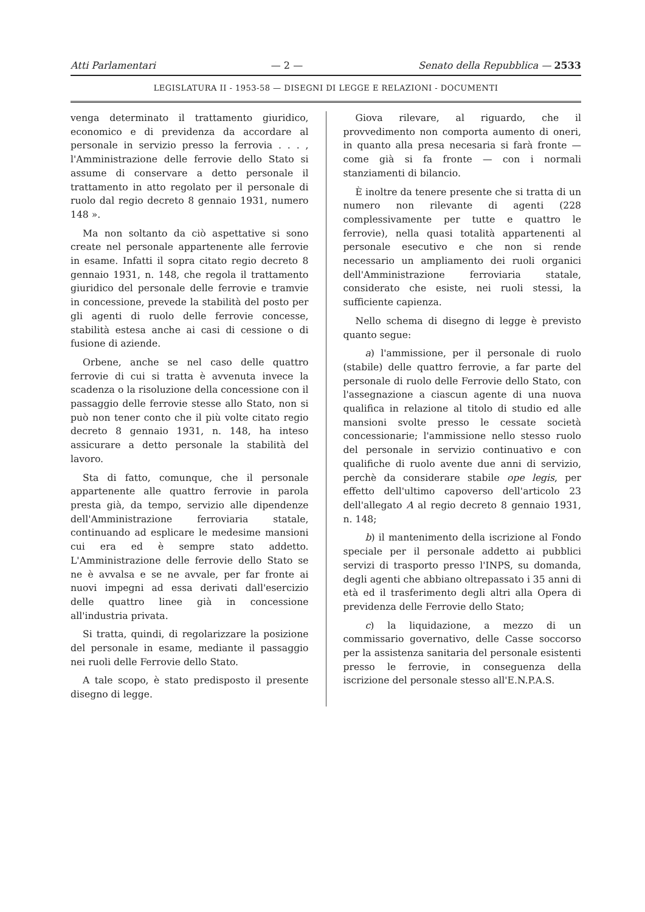Atti Parlamentari — 2 — Senato della Repubblica — 2533
LEGISLATURA II - 1953-58 — DISEGNI DI LEGGE E RELAZIONI - DOCUMENTI
venga determinato il trattamento giuridico, economico e di previdenza da accordare al personale in servizio presso la ferrovia . . . , l'Amministrazione delle ferrovie dello Stato si assume di conservare a detto personale il trattamento in atto regolato per il personale di ruolo dal regio decreto 8 gennaio 1931, numero 148 ».
Ma non soltanto da ciò aspettative si sono create nel personale appartenente alle ferrovie in esame. Infatti il sopra citato regio decreto 8 gennaio 1931, n. 148, che regola il trattamento giuridico del personale delle ferrovie e tramvie in concessione, prevede la stabilità del posto per gli agenti di ruolo delle ferrovie concesse, stabilità estesa anche ai casi di cessione o di fusione di aziende.
Orbene, anche se nel caso delle quattro ferrovie di cui si tratta è avvenuta invece la scadenza o la risoluzione della concessione con il passaggio delle ferrovie stesse allo Stato, non si può non tener conto che il più volte citato regio decreto 8 gennaio 1931, n. 148, ha inteso assicurare a detto personale la stabilità del lavoro.
Sta di fatto, comunque, che il personale appartenente alle quattro ferrovie in parola presta già, da tempo, servizio alle dipendenze dell'Amministrazione ferroviaria statale, continuando ad esplicare le medesime mansioni cui era ed è sempre stato addetto. L'Amministrazione delle ferrovie dello Stato se ne è avvalsa e se ne avvale, per far fronte ai nuovi impegni ad essa derivati dall'esercizio delle quattro linee già in concessione all'industria privata.
Si tratta, quindi, di regolarizzare la posizione del personale in esame, mediante il passaggio nei ruoli delle Ferrovie dello Stato.
A tale scopo, è stato predisposto il presente disegno di legge.
Giova rilevare, al riguardo, che il provvedimento non comporta aumento di oneri, in quanto alla presa necesaria si farà fronte — come già si fa fronte — con i normali stanziamenti di bilancio.
È inoltre da tenere presente che si tratta di un numero non rilevante di agenti (228 complessivamente per tutte e quattro le ferrovie), nella quasi totalità appartenenti al personale esecutivo e che non si rende necessario un ampliamento dei ruoli organici dell'Amministrazione ferroviaria statale, considerato che esiste, nei ruoli stessi, la sufficiente capienza.
Nello schema di disegno di legge è previsto quanto segue:
a) l'ammissione, per il personale di ruolo (stabile) delle quattro ferrovie, a far parte del personale di ruolo delle Ferrovie dello Stato, con l'assegnazione a ciascun agente di una nuova qualifica in relazione al titolo di studio ed alle mansioni svolte presso le cessate società concessionarie; l'ammissione nello stesso ruolo del personale in servizio continuativo e con qualifiche di ruolo avente due anni di servizio, perchè da considerare stabile ope legis, per effetto dell'ultimo capoverso dell'articolo 23 dell'allegato A al regio decreto 8 gennaio 1931, n. 148;
b) il mantenimento della iscrizione al Fondo speciale per il personale addetto ai pubblici servizi di trasporto presso l'INPS, su domanda, degli agenti che abbiano oltrepassato i 35 anni di età ed il trasferimento degli altri alla Opera di previdenza delle Ferrovie dello Stato;
c) la liquidazione, a mezzo di un commissario governativo, delle Casse soccorso per la assistenza sanitaria del personale esistenti presso le ferrovie, in conseguenza della iscrizione del personale stesso all'E.N.P.A.S.